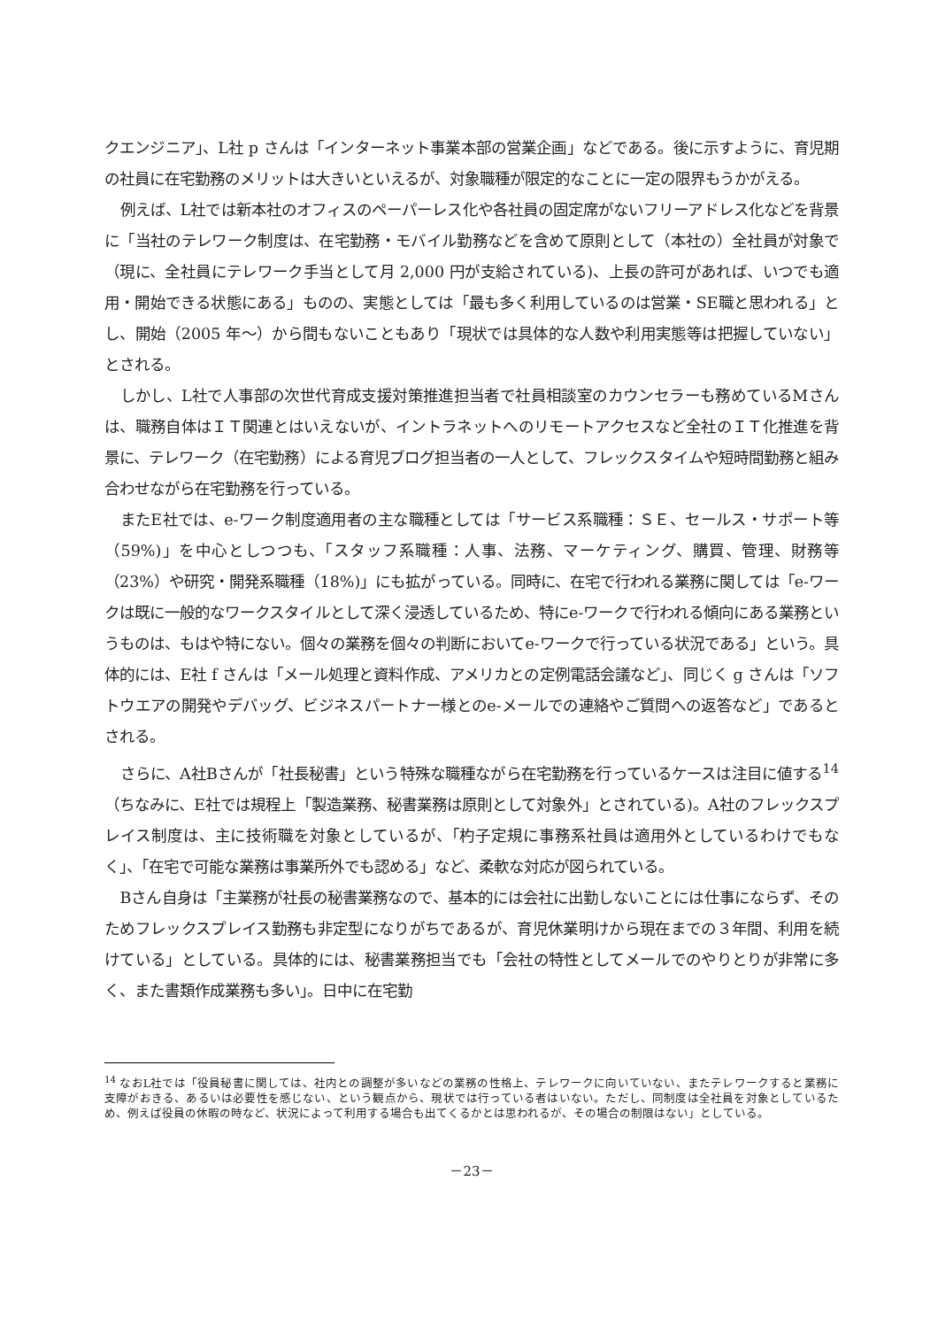クエンジニア」、L社 p さんは「インターネット事業本部の営業企画」などである。後に示すように、育児期の社員に在宅勤務のメリットは大きいといえるが、対象職種が限定的なことに一定の限界もうかがえる。
例えば、L社では新本社のオフィスのペーパーレス化や各社員の固定席がないフリーアドレス化などを背景に「当社のテレワーク制度は、在宅勤務・モバイル勤務などを含めて原則として（本社の）全社員が対象で（現に、全社員にテレワーク手当として月 2,000 円が支給されている)、上長の許可があれば、いつでも適用・開始できる状態にある」ものの、実態としては「最も多く利用しているのは営業・SE職と思われる」とし、開始（2005 年～）から間もないこともあり「現状では具体的な人数や利用実態等は把握していない」とされる。
しかし、L社で人事部の次世代育成支援対策推進担当者で社員相談室のカウンセラーも務めているMさんは、職務自体はＩＴ関連とはいえないが、イントラネットへのリモートアクセスなど全社のＩＴ化推進を背景に、テレワーク（在宅勤務）による育児ブログ担当者の一人として、フレックスタイムや短時間勤務と組み合わせながら在宅勤務を行っている。
またE社では、e-ワーク制度適用者の主な職種としては「サービス系職種：ＳＥ、セールス・サポート等（59%)」を中心としつつも、「スタッフ系職種：人事、法務、マーケティング、購買、管理、財務等（23%）や研究・開発系職種（18%)」にも拡がっている。同時に、在宅で行われる業務に関しては「e-ワークは既に一般的なワークスタイルとして深く浸透しているため、特にe-ワークで行われる傾向にある業務というものは、もはや特にない。個々の業務を個々の判断においてe-ワークで行っている状況である」という。具体的には、E社 f さんは「メール処理と資料作成、アメリカとの定例電話会議など」、同じく g さんは「ソフトウエアの開発やデバッグ、ビジネスパートナー様とのe-メールでの連絡やご質問への返答など」であるとされる。
さらに、A社Bさんが「社長秘書」という特殊な職種ながら在宅勤務を行っているケースは注目に値する<sup>14</sup>（ちなみに、E社では規程上「製造業務、秘書業務は原則として対象外」とされている)。A社のフレックスプレイス制度は、主に技術職を対象としているが、「杓子定規に事務系社員は適用外としているわけでもなく」、「在宅で可能な業務は事業所外でも認める」など、柔軟な対応が図られている。
Bさん自身は「主業務が社長の秘書業務なので、基本的には会社に出勤しないことには仕事にならず、そのためフレックスプレイス勤務も非定型になりがちであるが、育児休業明けから現在までの３年間、利用を続けている」としている。具体的には、秘書業務担当でも「会社の特性としてメールでのやりとりが非常に多く、また書類作成業務も多い」。日中に在宅勤
<sup>14</sup> なおL社では「役員秘書に関しては、社内との調整が多いなどの業務の性格上、テレワークに向いていない、またテレワークすると業務に支障がおきる、あるいは必要性を感じない、という観点から、現状では行っている者はいない。ただし、同制度は全社員を対象としているため、例えば役員の休暇の時など、状況によって利用する場合も出てくるかとは思われるが、その場合の制限はない」としている。
－23－